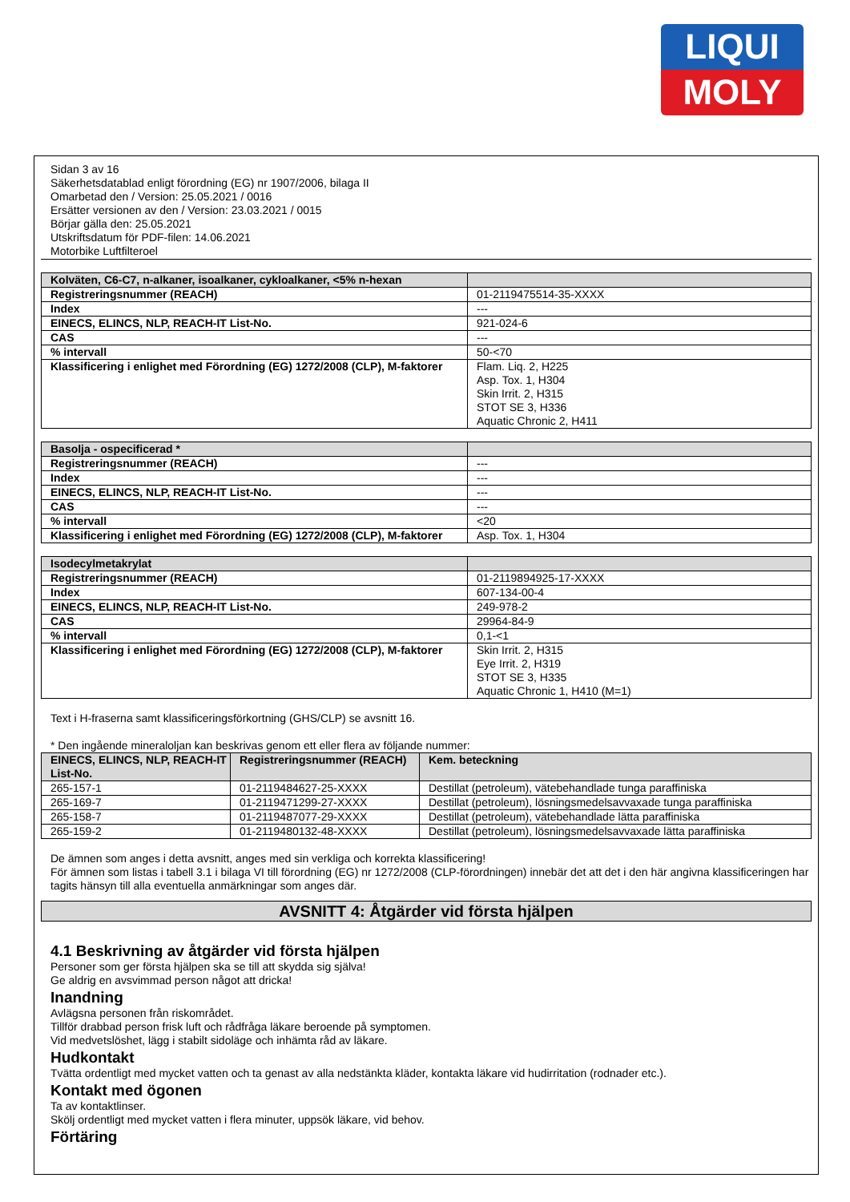LIQUI
MOLY
Sidan 3 av 16
Säkerhetsdatablad enligt förordning (EG) nr 1907/2006, bilaga II
Omarbetad den / Version: 25.05.2021 / 0016
Ersätter versionen av den / Version: 23.03.2021 / 0015
Börjar gälla den: 25.05.2021
Utskriftsdatum för PDF-filen: 14.06.2021
Motorbike Luftfilteroel
| Kolväten, C6-C7, n-alkaner, isoalkaner, cykloalkaner, <5% n-hexan | |
| Registreringsnummer (REACH) | 01-2119475514-35-XXXX |
| Index | --- |
| EINECS, ELINCS, NLP, REACH-IT List-No. | 921-024-6 |
| CAS | --- |
| % intervall | 50-<70 |
| Klassificering i enlighet med Förordning (EG) 1272/2008 (CLP), M-faktorer | Flam. Liq. 2, H225 Asp. Tox. 1, H304 Skin Irrit. 2, H315 STOT SE 3, H336 Aquatic Chronic 2, H411 |
| Basolja - ospecificerad * | |
| Registreringsnummer (REACH) | --- |
| Index | --- |
| EINECS, ELINCS, NLP, REACH-IT List-No. | --- |
| CAS | --- |
| % intervall | <20 |
| Klassificering i enlighet med Förordning (EG) 1272/2008 (CLP), M-faktorer | Asp. Tox. 1, H304 |
| Isodecylmetakrylat | |
| Registreringsnummer (REACH) | 01-2119894925-17-XXXX |
| Index | 607-134-00-4 |
| EINECS, ELINCS, NLP, REACH-IT List-No. | 249-978-2 |
| CAS | 29964-84-9 |
| % intervall | 0,1-<1 |
| Klassificering i enlighet med Förordning (EG) 1272/2008 (CLP), M-faktorer | Skin Irrit. 2, H315 Eye Irrit. 2, H319 STOT SE 3, H335 Aquatic Chronic 1, H410 (M=1) |
Text i H-fraserna samt klassificeringsförkortning (GHS/CLP) se avsnitt 16.
* Den ingående mineraloljan kan beskrivas genom ett eller flera av följande nummer:
| EINECS, ELINCS, NLP, REACH-IT List-No. | Registreringsnummer (REACH) | Kem. beteckning |
| --- | --- | --- |
| 265-157-1 | 01-2119484627-25-XXXX | Destillat (petroleum), vätebehandlade tunga paraffiniska |
| 265-169-7 | 01-2119471299-27-XXXX | Destillat (petroleum), lösningsmedelsavvaxade tunga paraffiniska |
| 265-158-7 | 01-2119487077-29-XXXX | Destillat (petroleum), vätebehandlade lätta paraffiniska |
| 265-159-2 | 01-2119480132-48-XXXX | Destillat (petroleum), lösningsmedelsavvaxade lätta paraffiniska |
De ämnen som anges i detta avsnitt, anges med sin verkliga och korrekta klassificering!
För ämnen som listas i tabell 3.1 i bilaga VI till förordning (EG) nr 1272/2008 (CLP-förordningen) innebär det att det i den här angivna klassificeringen har tagits hänsyn till alla eventuella anmärkningar som anges där.
AVSNITT 4: Åtgärder vid första hjälpen
4.1 Beskrivning av åtgärder vid första hjälpen
Personer som ger första hjälpen ska se till att skydda sig själva!
Ge aldrig en avsvimmad person något att dricka!
Inandning
Avlägsna personen från riskområdet.
Tillför drabbad person frisk luft och rådfråga läkare beroende på symptomen.
Vid medvetslöshet, lägg i stabilt sidoläge och inhämta råd av läkare.
Hudkontakt
Tvätta ordentligt med mycket vatten och ta genast av alla nedstänkta kläder, kontakta läkare vid hudirritation (rodnader etc.).
Kontakt med ögonen
Ta av kontaktlinser.
Skölj ordentligt med mycket vatten i flera minuter, uppsök läkare, vid behov.
Förtäring